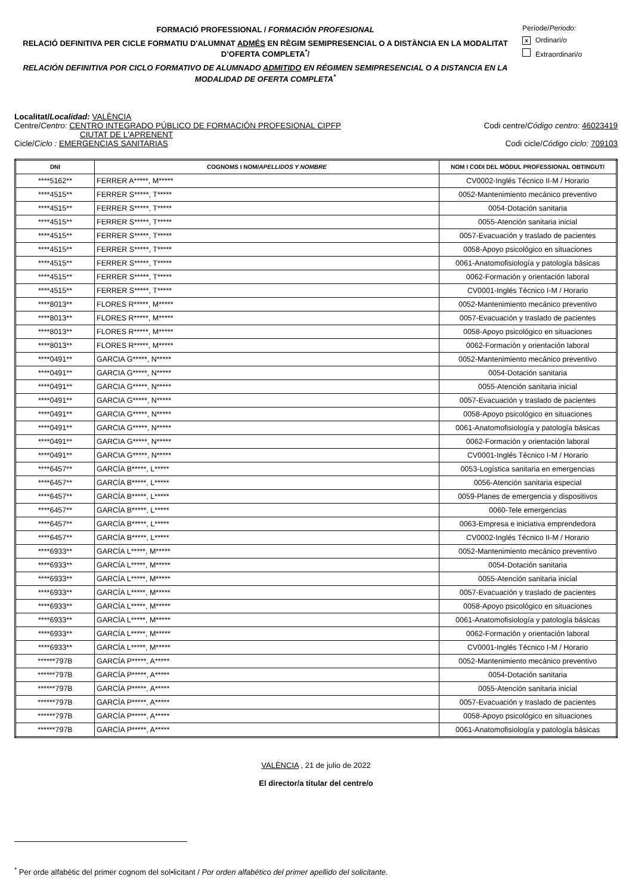FORMACIÓ PROFESSIONAL / FORMACIÓN PROFESIONAL
RELACIÓ DEFINITIVA PER CICLE FORMATIU D'ALUMNAT ADMÉS EN RÈGIM SEMIPRESENCIAL O A DISTÀNCIA EN LA MODALITAT D’OFERTA COMPLETA<sup>*</sup>/
RELACIÓN DEFINITIVA POR CICLO FORMATIVO DE ALUMNADO ADMITIDO EN RÉGIMEN SEMIPRESENCIAL O A DISTANCIA EN LA MODALIDAD DE OFERTA COMPLETA<sup>*</sup>
Període/Periodo:
x Ordinari/o
Extraordinari/o
Localitat/Localidad: VALÈNCIA
Centre/Centro: CENTRO INTEGRADO PÚBLICO DE FORMACIÓN PROFESIONAL CIPFP
CIUTAT DE L'APRENENT
Codi centre/Código centro: 46023419
Cicle/Ciclo : EMERGENCIAS SANITARIAS
Codi cicle/Código ciclo: 709103
| DNI | COGNOMS I NOM/ APELLIDOS Y NOMBRE | NOM I CODI DEL MÒDUL PROFESSIONAL OBTINGUT/ |
| --- | --- | --- |
| ****5162** | FERRER A*****, M***** | CV0002-Inglés Técnico II-M / Horario |
| ****4515** | FERRER S*****, T***** | 0052-Mantenimiento mecánico preventivo |
| ****4515** | FERRER S*****, T***** | 0054-Dotación sanitaria |
| ****4515** | FERRER S*****, T***** | 0055-Atención sanitaria inicial |
| ****4515** | FERRER S*****, T***** | 0057-Evacuación y traslado de pacientes |
| ****4515** | FERRER S*****, T***** | 0058-Apoyo psicológico en situaciones |
| ****4515** | FERRER S*****, T***** | 0061-Anatomofisiología y patología básicas |
| ****4515** | FERRER S*****, T***** | 0062-Formación y orientación laboral |
| ****4515** | FERRER S*****, T***** | CV0001-Inglés Técnico I-M / Horario |
| ****8013** | FLORES R*****, M***** | 0052-Mantenimiento mecánico preventivo |
| ****8013** | FLORES R*****, M***** | 0057-Evacuación y traslado de pacientes |
| ****8013** | FLORES R*****, M***** | 0058-Apoyo psicológico en situaciones |
| ****8013** | FLORES R*****, M***** | 0062-Formación y orientación laboral |
| ****0491** | GARCIA G*****, N***** | 0052-Mantenimiento mecánico preventivo |
| ****0491** | GARCIA G*****, N***** | 0054-Dotación sanitaria |
| ****0491** | GARCIA G*****, N***** | 0055-Atención sanitaria inicial |
| ****0491** | GARCIA G*****, N***** | 0057-Evacuación y traslado de pacientes |
| ****0491** | GARCIA G*****, N***** | 0058-Apoyo psicológico en situaciones |
| ****0491** | GARCIA G*****, N***** | 0061-Anatomofisiología y patología básicas |
| ****0491** | GARCIA G*****, N***** | 0062-Formación y orientación laboral |
| ****0491** | GARCIA G*****, N***** | CV0001-Inglés Técnico I-M / Horario |
| ****6457** | GARCÍA B*****, L***** | 0053-Logística sanitaria en emergencias |
| ****6457** | GARCÍA B*****, L***** | 0056-Atención sanitaria especial |
| ****6457** | GARCÍA B*****, L***** | 0059-Planes de emergencia y dispositivos |
| ****6457** | GARCÍA B*****, L***** | 0060-Tele emergencias |
| ****6457** | GARCÍA B*****, L***** | 0063-Empresa e iniciativa emprendedora |
| ****6457** | GARCÍA B*****, L***** | CV0002-Inglés Técnico II-M / Horario |
| ****6933** | GARCÍA L*****, M***** | 0052-Mantenimiento mecánico preventivo |
| ****6933** | GARCÍA L*****, M***** | 0054-Dotación sanitaria |
| ****6933** | GARCÍA L*****, M***** | 0055-Atención sanitaria inicial |
| ****6933** | GARCÍA L*****, M***** | 0057-Evacuación y traslado de pacientes |
| ****6933** | GARCÍA L*****, M***** | 0058-Apoyo psicológico en situaciones |
| ****6933** | GARCÍA L*****, M***** | 0061-Anatomofisiología y patología básicas |
| ****6933** | GARCÍA L*****, M***** | 0062-Formación y orientación laboral |
| ****6933** | GARCÍA L*****, M***** | CV0001-Inglés Técnico I-M / Horario |
| ******797B | GARCÍA P*****, A***** | 0052-Mantenimiento mecánico preventivo |
| ******797B | GARCÍA P*****, A***** | 0054-Dotación sanitaria |
| ******797B | GARCÍA P*****, A***** | 0055-Atención sanitaria inicial |
| ******797B | GARCÍA P*****, A***** | 0057-Evacuación y traslado de pacientes |
| ******797B | GARCÍA P*****, A***** | 0058-Apoyo psicológico en situaciones |
| ******797B | GARCÍA P*****, A***** | 0061-Anatomofisiología y patología básicas |
VALÈNCIA , 21 de julio de 2022
El director/a titular del centre/o
<sup>*</sup> Per orde alfabètic del primer cognom del sol•licitant / Por orden alfabético del primer apellido del solicitante.